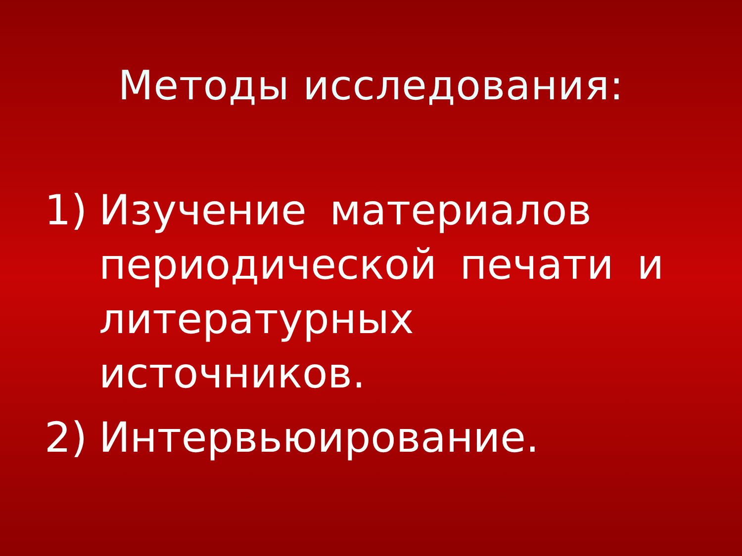Методы исследования:
1) Изучение материалов периодической печати и литературных источников.
2) Интервьюирование.